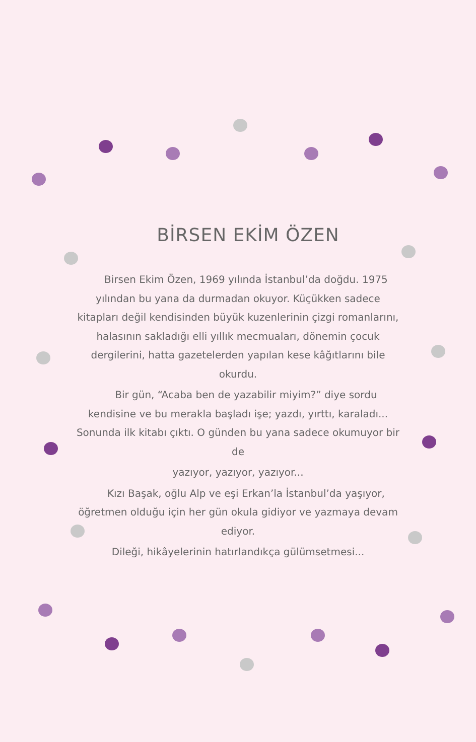BİRSEN EKİM ÖZEN
Birsen Ekim Özen, 1969 yılında İstanbul’da doğdu. 1975 yılından bu yana da durmadan okuyor. Küçükken sadece kitapları değil kendisinden büyük kuzenlerinin çizgi romanlarını, halasının sakladığı elli yıllık mecmuaları, dönemin çocuk dergilerini, hatta gazetelerden yapılan kese kâğıtlarını bile okurdu.
Bir gün, “Acaba ben de yazabilir miyim?” diye sordu kendisine ve bu merakla başladı işe; yazdı, yırttı, karaladı... Sonunda ilk kitabı çıktı. O günden bu yana sadece okumuyor bir de
yazıyor, yazıyor, yazıyor...
Kızı Başak, oğlu Alp ve eşi Erkan’la İstanbul’da yaşıyor, öğretmen olduğu için her gün okula gidiyor ve yazmaya devam ediyor.
Dileği, hikâyelerinin hatırlandıkça gülümsetmesi...